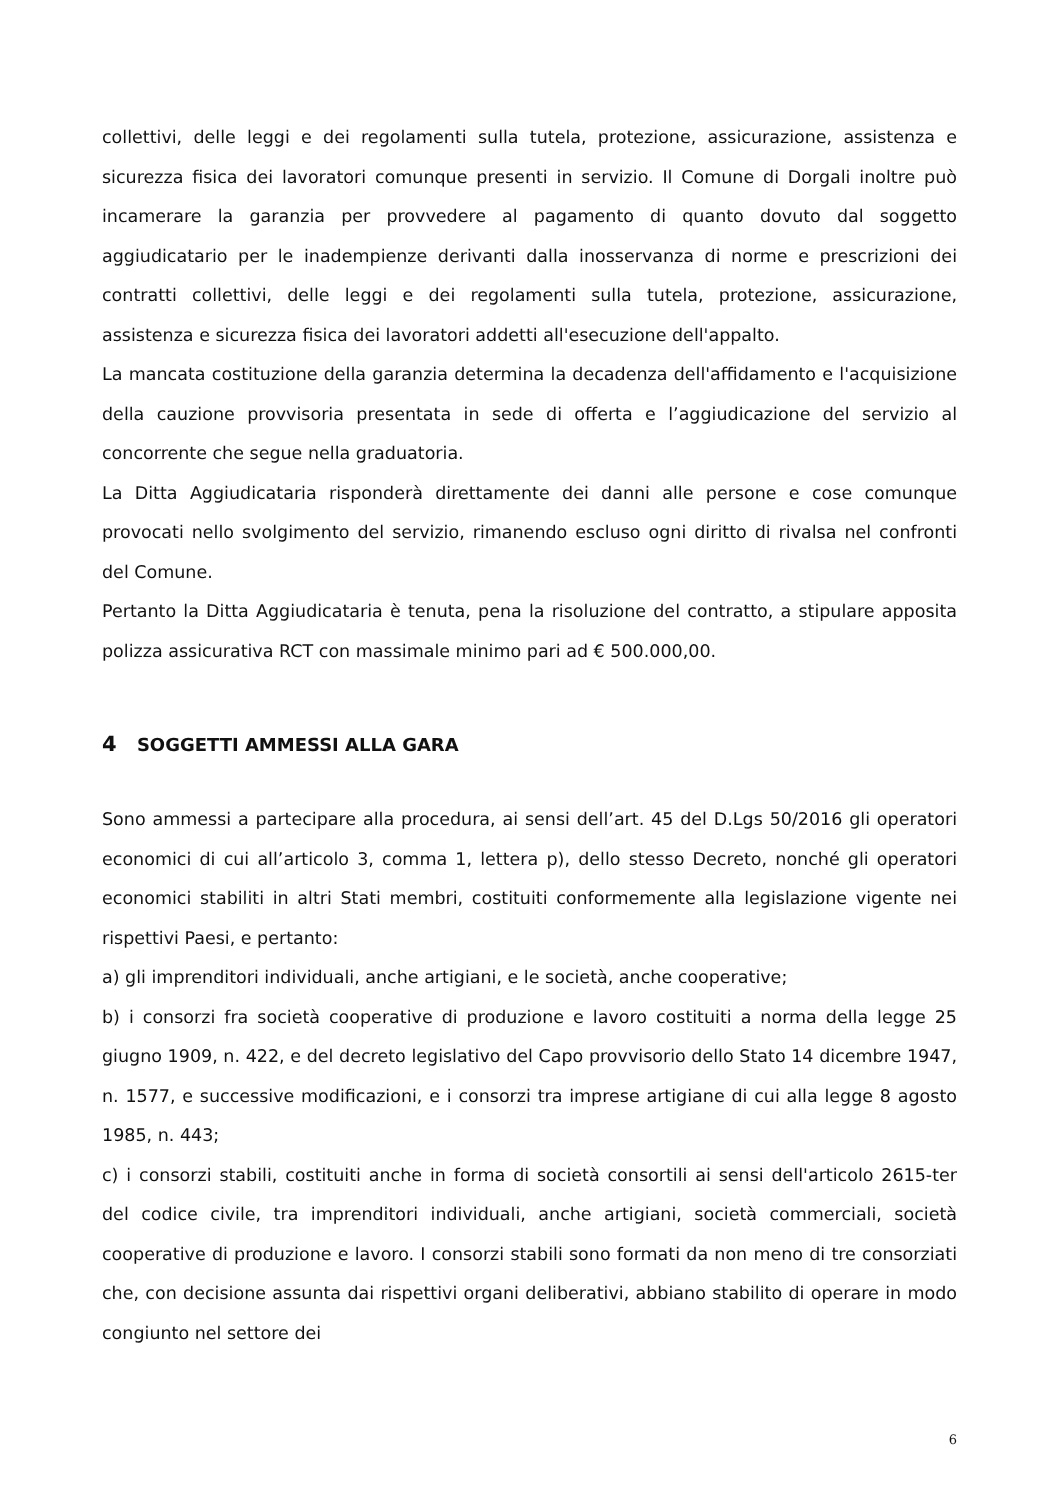collettivi, delle leggi e dei regolamenti sulla tutela, protezione, assicurazione, assistenza e sicurezza fisica dei lavoratori comunque presenti in servizio. Il Comune di Dorgali inoltre può incamerare la garanzia per provvedere al pagamento di quanto dovuto dal soggetto aggiudicatario per le inadempienze derivanti dalla inosservanza di norme e prescrizioni dei contratti collettivi, delle leggi e dei regolamenti sulla tutela, protezione, assicurazione, assistenza e sicurezza fisica dei lavoratori addetti all'esecuzione dell'appalto.
La mancata costituzione della garanzia determina la decadenza dell'affidamento e l'acquisizione della cauzione provvisoria presentata in sede di offerta e l’aggiudicazione del servizio al concorrente che segue nella graduatoria.
La Ditta Aggiudicataria risponderà direttamente dei danni alle persone e cose comunque provocati nello svolgimento del servizio, rimanendo escluso ogni diritto di rivalsa nel confronti del Comune.
Pertanto la Ditta Aggiudicataria è tenuta, pena la risoluzione del contratto, a stipulare apposita polizza assicurativa RCT con massimale minimo pari ad € 500.000,00.
4 SOGGETTI AMMESSI ALLA GARA
Sono ammessi a partecipare alla procedura, ai sensi dell’art. 45 del D.Lgs 50/2016 gli operatori economici di cui all’articolo 3, comma 1, lettera p), dello stesso Decreto, nonché gli operatori economici stabiliti in altri Stati membri, costituiti conformemente alla legislazione vigente nei rispettivi Paesi, e pertanto:
a) gli imprenditori individuali, anche artigiani, e le società, anche cooperative;
b) i consorzi fra società cooperative di produzione e lavoro costituiti a norma della legge 25 giugno 1909, n. 422, e del decreto legislativo del Capo provvisorio dello Stato 14 dicembre 1947, n. 1577, e successive modificazioni, e i consorzi tra imprese artigiane di cui alla legge 8 agosto 1985, n. 443;
c) i consorzi stabili, costituiti anche in forma di società consortili ai sensi dell'articolo 2615-ter del codice civile, tra imprenditori individuali, anche artigiani, società commerciali, società cooperative di produzione e lavoro. I consorzi stabili sono formati da non meno di tre consorziati che, con decisione assunta dai rispettivi organi deliberativi, abbiano stabilito di operare in modo congiunto nel settore dei
6